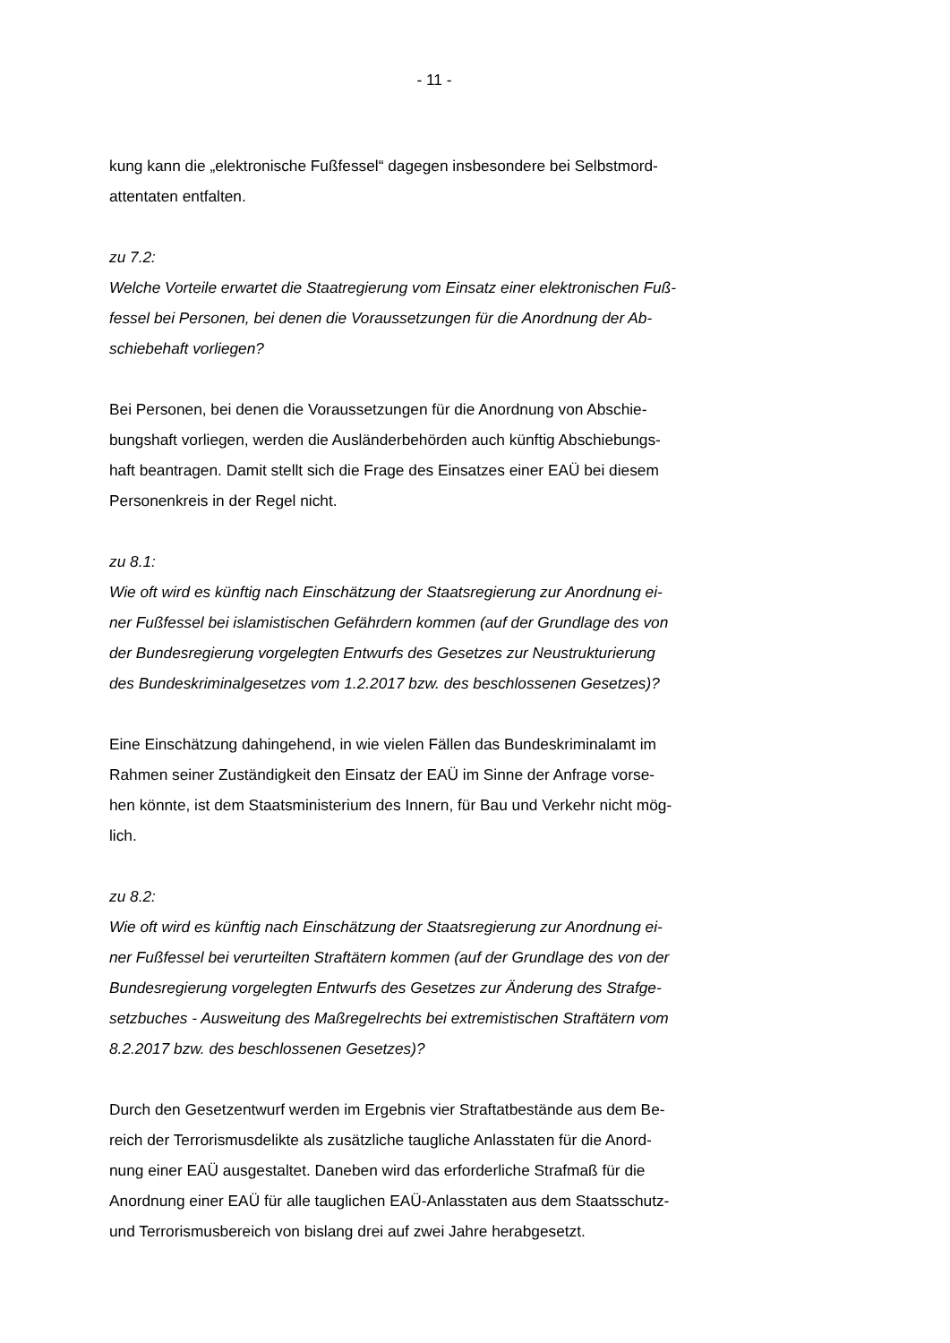- 11 -
kung kann die „elektronische Fußfessel“ dagegen insbesondere bei Selbstmord-
attentaten entfalten.
zu 7.2:
Welche Vorteile erwartet die Staatregierung vom Einsatz einer elektronischen Fuß-
fessel bei Personen, bei denen die Voraussetzungen für die Anordnung der Ab-
schiebehaft vorliegen?
Bei Personen, bei denen die Voraussetzungen für die Anordnung von Abschie-
bungshaft vorliegen, werden die Ausländerbehörden auch künftig Abschiebungs-
haft beantragen. Damit stellt sich die Frage des Einsatzes einer EAÜ bei diesem
Personenkreis in der Regel nicht.
zu 8.1:
Wie oft wird es künftig nach Einschätzung der Staatsregierung zur Anordnung ei-
ner Fußfessel bei islamistischen Gefährdern kommen (auf der Grundlage des von
der Bundesregierung vorgelegten Entwurfs des Gesetzes zur Neustrukturierung
des Bundeskriminalgesetzes vom 1.2.2017 bzw. des beschlossenen Gesetzes)?
Eine Einschätzung dahingehend, in wie vielen Fällen das Bundeskriminalamt im
Rahmen seiner Zuständigkeit den Einsatz der EAÜ im Sinne der Anfrage vorse-
hen könnte, ist dem Staatsministerium des Innern, für Bau und Verkehr nicht mög-
lich.
zu 8.2:
Wie oft wird es künftig nach Einschätzung der Staatsregierung zur Anordnung ei-
ner Fußfessel bei verurteilten Straftätern kommen (auf der Grundlage des von der
Bundesregierung vorgelegten Entwurfs des Gesetzes zur Änderung des Strafge-
setzbuches - Ausweitung des Maßregelrechts bei extremistischen Straftätern vom
8.2.2017 bzw. des beschlossenen Gesetzes)?
Durch den Gesetzentwurf werden im Ergebnis vier Straftatbestände aus dem Be-
reich der Terrorismusdelikte als zusätzliche taugliche Anlasstaten für die Anord-
nung einer EAÜ ausgestaltet. Daneben wird das erforderliche Strafmaß für die
Anordnung einer EAÜ für alle tauglichen EAÜ-Anlasstaten aus dem Staatsschutz-
und Terrorismusbereich von bislang drei auf zwei Jahre herabgesetzt.